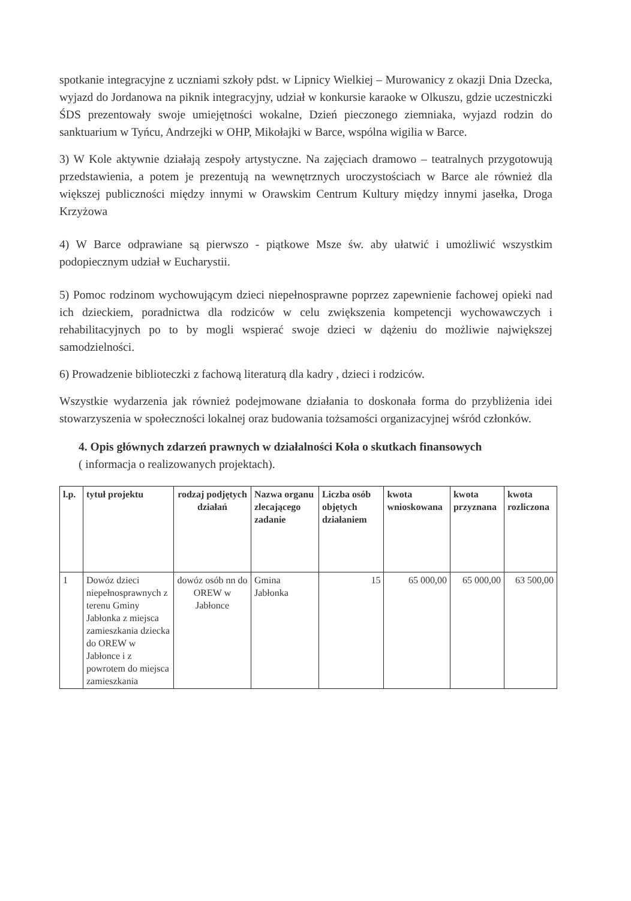spotkanie integracyjne z uczniami szkoły pdst. w Lipnicy Wielkiej – Murowanicy z okazji Dnia Dzecka, wyjazd do Jordanowa na piknik integracyjny, udział w konkursie karaoke w Olkuszu, gdzie uczestniczki ŚDS prezentowały swoje umiejętności wokalne, Dzień pieczonego ziemniaka, wyjazd rodzin do sanktuarium w Tyńcu, Andrzejki w OHP, Mikołajki w Barce, wspólna wigilia w Barce.
3) W Kole aktywnie działają zespoły artystyczne. Na zajęciach dramowo – teatralnych przygotowują przedstawienia, a potem je prezentują na wewnętrznych uroczystościach w Barce ale również dla większej publiczności między innymi w Orawskim Centrum Kultury między innymi jasełka, Droga Krzyżowa
4) W Barce odprawiane są pierwszo - piątkowe Msze św. aby ułatwić i umożliwić wszystkim podopiecznym udział w Eucharystii.
5) Pomoc rodzinom wychowującym dzieci niepełnosprawne poprzez zapewnienie fachowej opieki nad ich dzieckiem, poradnictwa dla rodziców w celu zwiększenia kompetencji wychowawczych i rehabilitacyjnych po to by mogli wspierać swoje dzieci w dążeniu do możliwie największej samodzielności.
6) Prowadzenie biblioteczki z fachową literaturą dla kadry , dzieci i rodziców.
Wszystkie wydarzenia jak również podejmowane działania to doskonała forma do przybliżenia idei stowarzyszenia w społeczności lokalnej oraz budowania tożsamości organizacyjnej wśród członków.
4. Opis głównych zdarzeń prawnych w działalności Koła o skutkach finansowych
( informacja o realizowanych projektach).
| l.p. | tytuł projektu | rodzaj podjętych działań | Nazwa organu zlecającego zadanie | Liczba osób objętych działaniem | kwota wnioskowana | kwota przyznana | kwota rozliczona |
| --- | --- | --- | --- | --- | --- | --- | --- |
| 1 | Dowóz dzieci niepełnosprawnych z terenu Gminy Jabłonka z miejsca zamieszkania dziecka do OREW w Jabłonce i z powrotem do miejsca zamieszkania | dowóz osób nn do OREW w Jabłonce | Gmina Jabłonka | 15 | 65 000,00 | 65 000,00 | 63 500,00 |